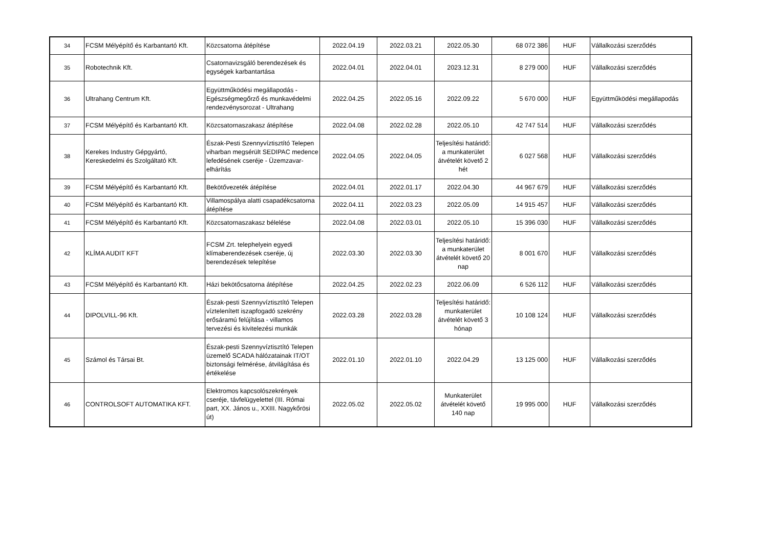| 34 | FCSM Mélyépítő és Karbantartó Kft. | Közcsatorna átépítése | 2022.04.19 | 2022.03.21 | 2022.05.30 | 68 072 386 | HUF | Vállalkozási szerződés |
| 35 | Robotechnik Kft. | Csatornavizsgáló berendezések és egységek karbantartása | 2022.04.01 | 2022.04.01 | 2023.12.31 | 8 279 000 | HUF | Vállalkozási szerződés |
| 36 | Ultrahang Centrum Kft. | Együttműködési megállapodás - Egészségmegőrző és munkavédelmi rendezvénysorozat - Ultrahang | 2022.04.25 | 2022.05.16 | 2022.09.22 | 5 670 000 | HUF | Együttműködési megállapodás |
| 37 | FCSM Mélyépítő és Karbantartó Kft. | Közcsatornaszakasz átépítése | 2022.04.08 | 2022.02.28 | 2022.05.10 | 42 747 514 | HUF | Vállalkozási szerződés |
| 38 | Kerekes Industry Gépgyártó, Kereskedelmi és Szolgáltató Kft. | Észak-Pesti Szennyvíztisztító Telepen viharban megsérült SEDIPAC medence lefedésének cseréje - Üzemzavar-elhárítás | 2022.04.05 | 2022.04.05 | Teljesítési határidő: a munkaterület átvételét követő 2 hét | 6 027 568 | HUF | Vállalkozási szerződés |
| 39 | FCSM Mélyépítő és Karbantartó Kft. | Bekötővezeték átépítése | 2022.04.01 | 2022.01.17 | 2022.04.30 | 44 967 679 | HUF | Vállalkozási szerződés |
| 40 | FCSM Mélyépítő és Karbantartó Kft. | Villamospálya alatti csapadékcsatorna átépítése | 2022.04.11 | 2022.03.23 | 2022.05.09 | 14 915 457 | HUF | Vállalkozási szerződés |
| 41 | FCSM Mélyépítő és Karbantartó Kft. | Közcsatornaszakasz bélelése | 2022.04.08 | 2022.03.01 | 2022.05.10 | 15 396 030 | HUF | Vállalkozási szerződés |
| 42 | KLÍMA AUDIT KFT | FCSM Zrt. telephelyein egyedi klímaberendezések cseréje, új berendezések telepítése | 2022.03.30 | 2022.03.30 | Teljesítési határidő: a munkaterület átvételét követő 20 nap | 8 001 670 | HUF | Vállalkozási szerződés |
| 43 | FCSM Mélyépítő és Karbantartó Kft. | Házi bekötőcsatorna átépítése | 2022.04.25 | 2022.02.23 | 2022.06.09 | 6 526 112 | HUF | Vállalkozási szerződés |
| 44 | DIPOLVILL-96 Kft. | Észak-pesti Szennyvíztisztító Telepen víztelenített iszapfogadó szekrény erősáramú felújítása - villamos tervezési és kivitelezési munkák | 2022.03.28 | 2022.03.28 | Teljesítési határidő: munkaterület átvételét követő 3 hónap | 10 108 124 | HUF | Vállalkozási szerződés |
| 45 | Számol és Társai Bt. | Észak-pesti Szennyvíztisztító Telepen üzemelő SCADA hálózatainak IT/OT biztonsági felmérése, átvilágítása és értékelése | 2022.01.10 | 2022.01.10 | 2022.04.29 | 13 125 000 | HUF | Vállalkozási szerződés |
| 46 | CONTROLSOFT AUTOMATIKA KFT. | Elektromos kapcsolószekrények cseréje, távfelügyelettel (III. Római part, XX. János u., XXIII. Nagykőrösi út) | 2022.05.02 | 2022.05.02 | Munkaterület átvételét követő 140 nap | 19 995 000 | HUF | Vállalkozási szerződés |